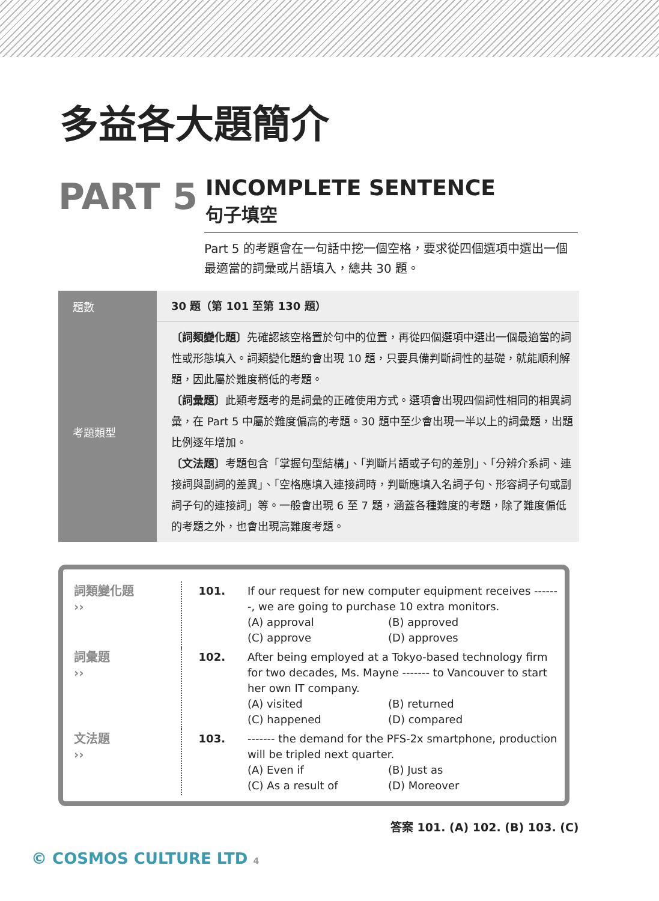多益各大題簡介
PART 5
INCOMPLETE SENTENCE
句子填空
Part 5 的考題會在一句話中挖一個空格，要求從四個選項中選出一個最適當的詞彙或片語填入，總共 30 題。
| 題數 | 30 題（第 101 至第 130 題） |
| 考題類型 | 〔詞類變化題〕 先確認該空格置於句中的位置，再從四個選項中選出一個最適當的詞性或形態填入。詞類變化題約會出現 10 題，只要具備判斷詞性的基礎，就能順利解題，因此屬於難度稍低的考題。 〔詞彙題〕 此類考題考的是詞彙的正確使用方式。選項會出現四個詞性相同的相異詞彙，在 Part 5 中屬於難度偏高的考題。30 題中至少會出現一半以上的詞彙題，出題比例逐年增加。 〔文法題〕 考題包含「掌握句型結構」、「判斷片語或子句的差別」、「分辨介系詞、連接詞與副詞的差異」、「空格應填入連接詞時，判斷應填入名詞子句、形容詞子句或副詞子句的連接詞」等。一般會出現 6 至 7 題，涵蓋各種難度的考題，除了難度偏低的考題之外，也會出現高難度考題。 |
| 詞類變化題 ›› | 101. | If our request for new computer equipment receives -------, we are going to purchase 10 extra monitors. (A) approval (B) approved (C) approve (D) approves |
| 詞彙題 ›› | 102. | After being employed at a Tokyo-based technology firm for two decades, Ms. Mayne ------- to Vancouver to start her own IT company. (A) visited (B) returned (C) happened (D) compared |
| 文法題 ›› | 103. | ------- the demand for the PFS-2x smartphone, production will be tripled next quarter. (A) Even if (B) Just as (C) As a result of (D) Moreover |
答案 101. (A) 102. (B) 103. (C)
© COSMOS CULTURE LTD 4